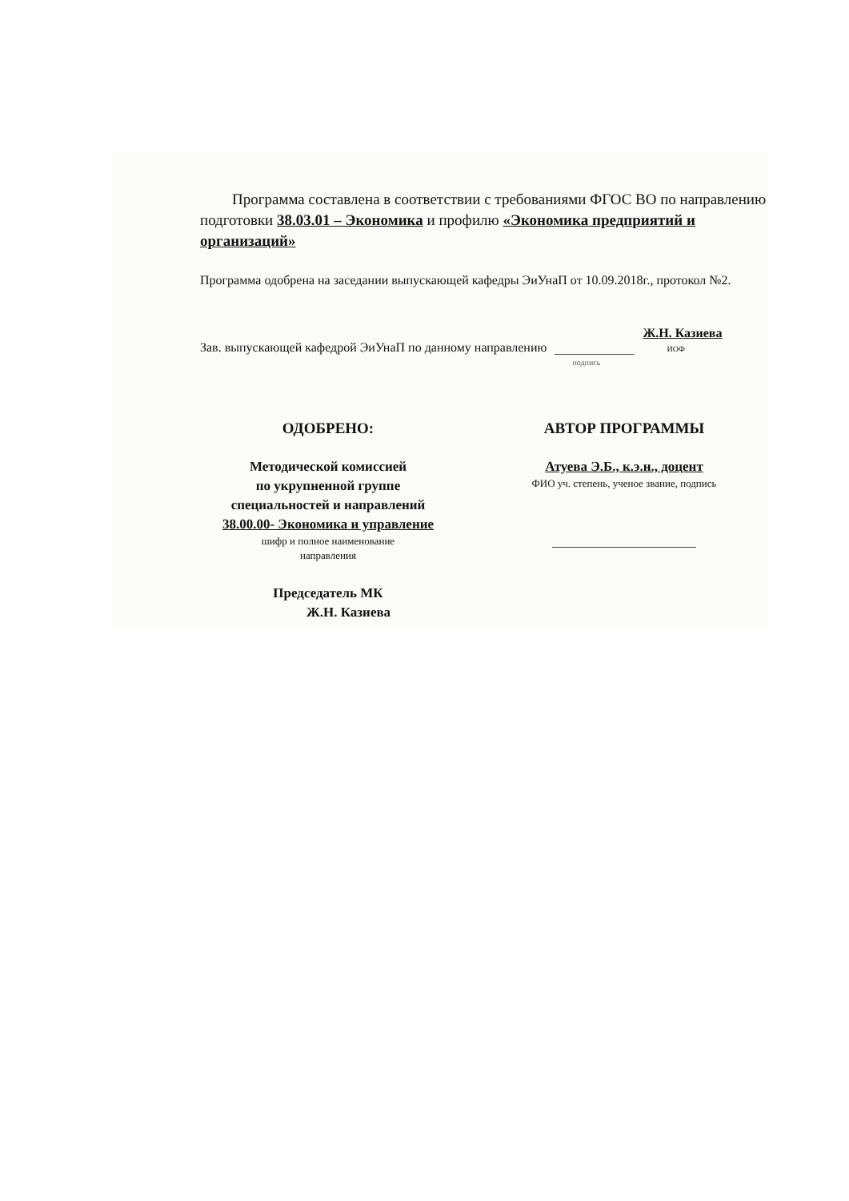Программа составлена в соответствии с требованиями ФГОС ВО по направлению подготовки 38.03.01 – Экономика и профилю «Экономика предприятий и организаций»
Программа одобрена на заседании выпускающей кафедры ЭиУнаП от 10.09.2018г., протокол №2.
Зав. выпускающей кафедрой ЭиУнаП по данному направлению подпись Ж.Н. Казиева
ИОФ
ОДОБРЕНО:
Методической комиссией
по укрупненной группе
специальностей и направлений
38.00.00- Экономика и управление
шифр и полное наименование
направления
Председатель МК
Ж.Н. Казиева
АВТОР ПРОГРАММЫ
Атуева Э.Б., к.э.н., доцент
ФИО уч. степень, ученое звание, подпись